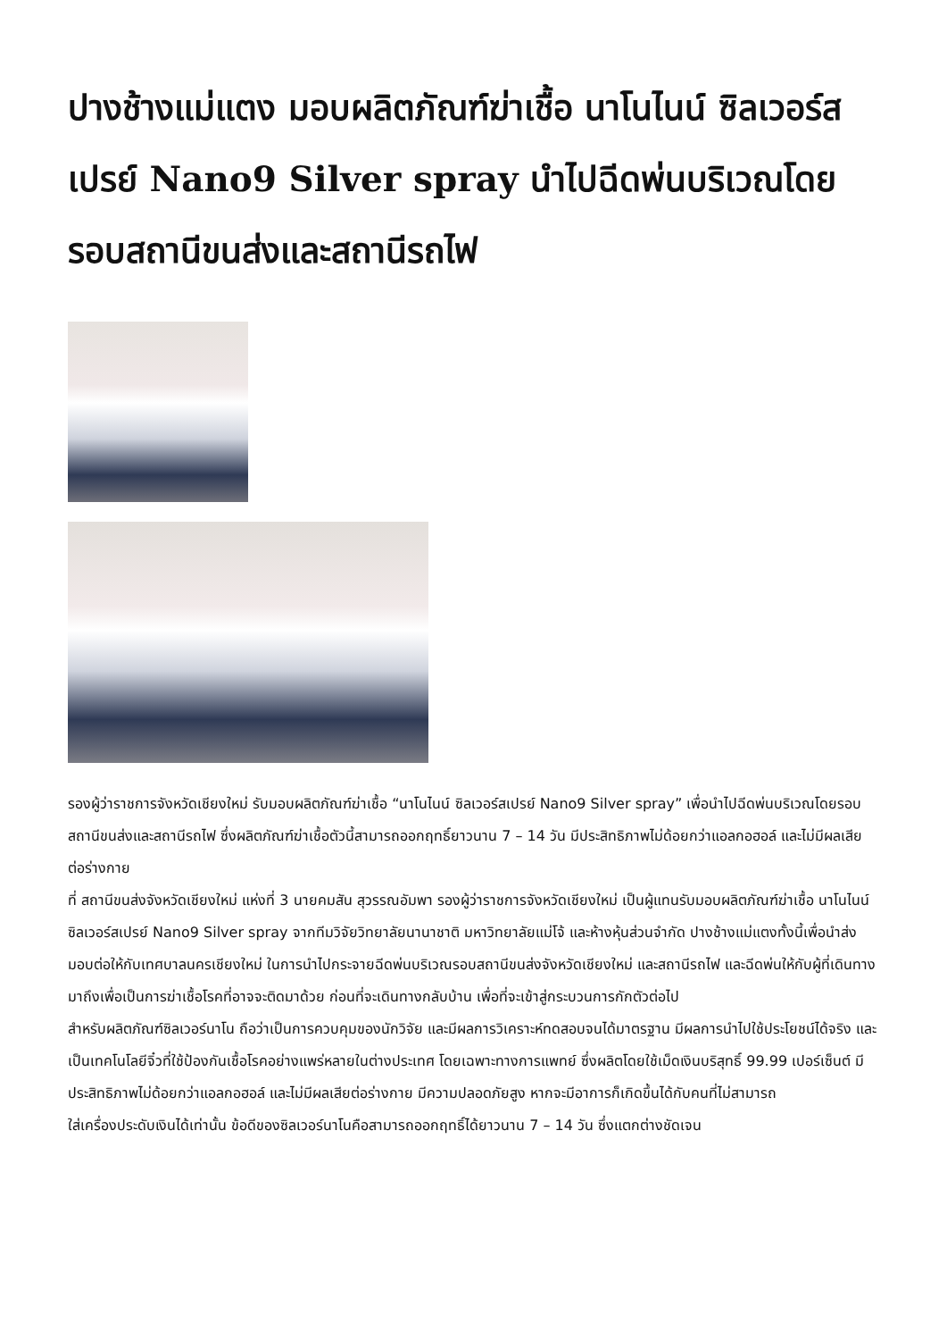ปางช้างแม่แตง มอบผลิตภัณฑ์ฆ่าเชื้อ นาโนไนน์ ซิลเวอร์สเปรย์ Nano9 Silver spray นำไปฉีดพ่นบริเวณโดยรอบสถานีขนส่งและสถานีรถไฟ
รองผู้ว่าราชการจังหวัดเชียงใหม่ รับมอบผลิตภัณฑ์ฆ่าเชื้อ “นาโนไนน์ ซิลเวอร์สเปรย์ Nano9 Silver spray” เพื่อนำไปฉีดพ่นบริเวณโดยรอบสถานีขนส่งและสถานีรถไฟ ซึ่งผลิตภัณฑ์ฆ่าเชื้อตัวนี้สามารถออกฤทธิ์ยาวนาน 7 – 14 วัน มีประสิทธิภาพไม่ด้อยกว่าแอลกอฮอล์ และไม่มีผลเสียต่อร่างกาย
ที่ สถานีขนส่งจังหวัดเชียงใหม่ แห่งที่ 3 นายคมสัน สุวรรณอัมพา รองผู้ว่าราชการจังหวัดเชียงใหม่ เป็นผู้แทนรับมอบผลิตภัณฑ์ฆ่าเชื้อ นาโนไนน์ ซิลเวอร์สเปรย์ Nano9 Silver spray จากทีมวิจัยวิทยาลัยนานาชาติ มหาวิทยาลัยแม่โจ้ และห้างหุ้นส่วนจำกัด ปางช้างแม่แตงทั้งนี้เพื่อนำส่งมอบต่อให้กับเทศบาลนครเชียงใหม่ ในการนำไปกระจายฉีดพ่นบริเวณรอบสถานีขนส่งจังหวัดเชียงใหม่ และสถานีรถไฟ และฉีดพ่นให้กับผู้ที่เดินทางมาถึงเพื่อเป็นการฆ่าเชื้อโรคที่อาจจะติดมาด้วย ก่อนที่จะเดินทางกลับบ้าน เพื่อที่จะเข้าสู่กระบวนการกักตัวต่อไป
สำหรับผลิตภัณฑ์ซิลเวอร์นาโน ถือว่าเป็นการควบคุมของนักวิจัย และมีผลการวิเคราะห์ทดสอบจนได้มาตรฐาน มีผลการนำไปใช้ประโยชน์ได้จริง และเป็นเทคโนโลยีจิ๋วที่ใช้ป้องกันเชื้อโรคอย่างแพร่หลายในต่างประเทศ โดยเฉพาะทางการแพทย์ ซึ่งผลิตโดยใช้เม็ดเงินบริสุทธิ์ 99.99 เปอร์เซ็นต์ มีประสิทธิภาพไม่ด้อยกว่าแอลกอฮอล์ และไม่มีผลเสียต่อร่างกาย มีความปลอดภัยสูง หากจะมีอาการก็เกิดขึ้นได้กับคนที่ไม่สามารถ
ใส่เครื่องประดับเงินได้เท่านั้น ข้อดีของซิลเวอร์นาโนคือสามารถออกฤทธิ์ได้ยาวนาน 7 – 14 วัน ซึ่งแตกต่างชัดเจน